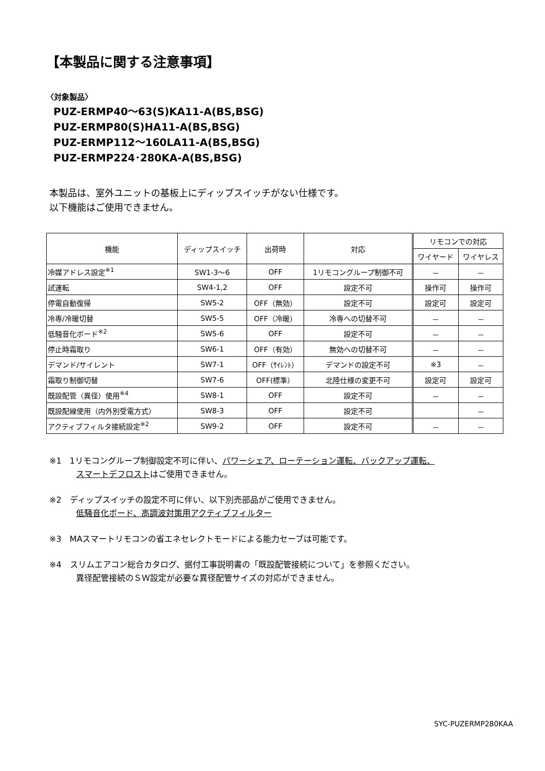【本製品に関する注意事項】
〈対象製品〉
PUZ-ERMP40～63(S)KA11-A(BS,BSG)
PUZ-ERMP80(S)HA11-A(BS,BSG)
PUZ-ERMP112～160LA11-A(BS,BSG)
PUZ-ERMP224･280KA-A(BS,BSG)
本製品は、室外ユニットの基板上にディップスイッチがない仕様です。
以下機能はご使用できません。
| 機能 | ディップスイッチ | 出荷時 | 対応 | リモコンでの対応 | |
| --- | --- | --- | --- | --- | --- |
| | | | | ワイヤード | ワイヤレス |
| 冷媒アドレス設定<sup>※1</sup> | SW1-3～6 | OFF | 1リモコングループ制御不可 | － | － |
| 試運転 | SW4-1,2 | OFF | 設定不可 | 操作可 | 操作可 |
| 停電自動復帰 | SW5-2 | OFF（無効） | 設定不可 | 設定可 | 設定可 |
| 冷専/冷暖切替 | SW5-5 | OFF（冷暖） | 冷専への切替不可 | － | － |
| 低騒音化ボード<sup>※2</sup> | SW5-6 | OFF | 設定不可 | － | － |
| 停止時霜取り | SW6-1 | OFF（有効） | 無効への切替不可 | － | － |
| デマンド/サイレント | SW7-1 | OFF（ｻｲﾚﾝﾄ） | デマンドの設定不可 | ※3 | － |
| 霜取り制御切替 | SW7-6 | OFF(標準） | 北陸仕様の変更不可 | 設定可 | 設定可 |
| 既設配管（異径）使用<sup>※4</sup> | SW8-1 | OFF | 設定不可 | － | － |
| 既設配線使用（内外別受電方式） | SW8-3 | OFF | 設定不可 | | － |
| アクティブフィルタ接続設定<sup>※2</sup> | SW9-2 | OFF | 設定不可 | － | － |
※1　1リモコングループ制御設定不可に伴い、パワーシェア、ローテーション運転、バックアップ運転、
スマートデフロストはご使用できません。
※2　ディップスイッチの設定不可に伴い、以下別売部品がご使用できません。
低騒音化ボード、高調波対策用アクティブフィルター
※3　MAスマートリモコンの省エネセレクトモードによる能力セーブは可能です。
※4　スリムエアコン総合カタログ、据付工事説明書の「既設配管接続について」を参照ください。
異径配管接続のＳＷ設定が必要な異径配管サイズの対応ができません。
SYC-PUZERMP280KAA